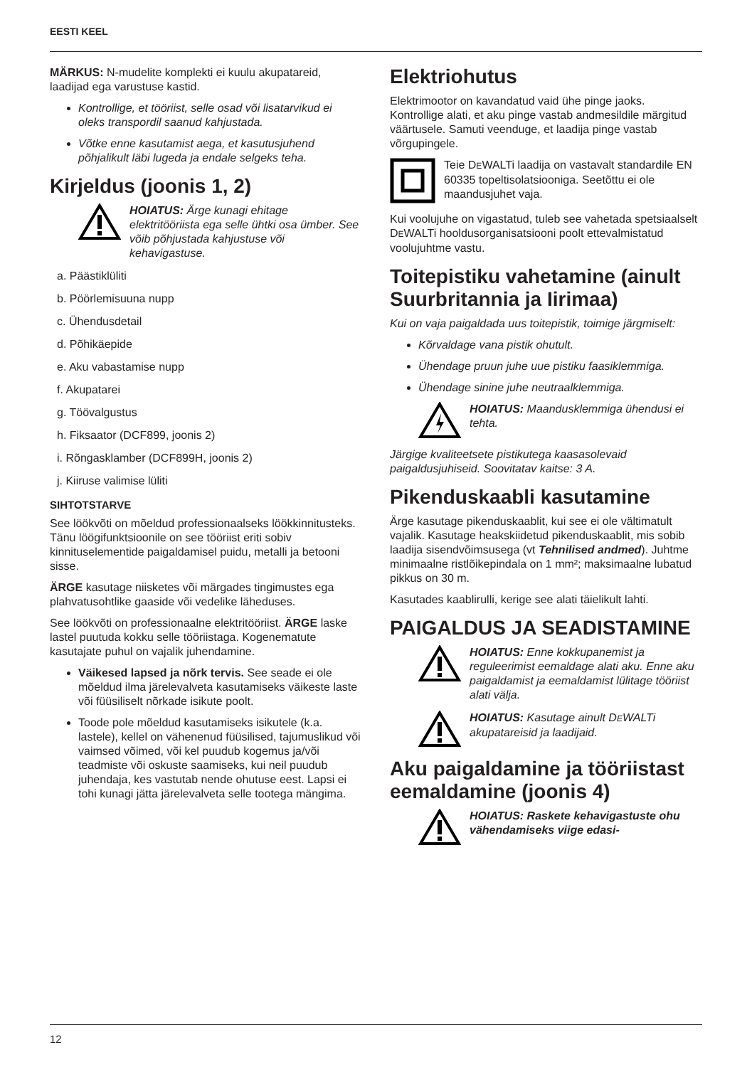EESTI KEEL
MÄRKUS: N-mudelite komplekti ei kuulu akupatareid, laadijad ega varustuse kastid.
Kontrollige, et tööriist, selle osad või lisatarvikud ei oleks transpordil saanud kahjustada.
Võtke enne kasutamist aega, et kasutusjuhend põhjalikult läbi lugeda ja endale selgeks teha.
Kirjeldus (joonis 1, 2)
HOIATUS: Ärge kunagi ehitage elektritööriista ega selle ühtki osa ümber. See võib põhjustada kahjustuse või kehavigastuse.
a. Päästiklüliti
b. Pöörlemisuuna nupp
c. Ühendusdetail
d. Põhikäepide
e. Aku vabastamise nupp
f. Akupatarei
g. Töövalgustus
h. Fiksaator (DCF899, joonis 2)
i. Rõngasklamber (DCF899H, joonis 2)
j. Kiiruse valimise lüliti
SIHTOTSTARVE
See löökvõti on mõeldud professionaalseks löökkinnitusteks. Tänu löögifunktsioonile on see tööriist eriti sobiv kinnituselementide paigaldamisel puidu, metalli ja betooni sisse.
ÄRGE kasutage niisketes või märgades tingimustes ega plahvatusohtlike gaaside või vedelike läheduses.
See löökvõti on professionaalne elektritööriist. ÄRGE laske lastel puutuda kokku selle tööriistaga. Kogenematute kasutajate puhul on vajalik juhendamine.
Väikesed lapsed ja nõrk tervis. See seade ei ole mõeldud ilma järelevalveta kasutamiseks väikeste laste või füüsiliselt nõrkade isikute poolt.
Toode pole mõeldud kasutamiseks isikutele (k.a. lastele), kellel on vähenenud füüsilised, tajumuslikud või vaimsed võimed, või kel puudub kogemus ja/või teadmiste või oskuste saamiseks, kui neil puudub juhendaja, kes vastutab nende ohutuse eest. Lapsi ei tohi kunagi jätta järelevalveta selle tootega mängima.
Elektriohutus
Elektrimootor on kavandatud vaid ühe pinge jaoks. Kontrollige alati, et aku pinge vastab andmesildile märgitud väärtusele. Samuti veenduge, et laadija pinge vastab võrgupingele.
Teie DEWALTi laadija on vastavalt standardile EN 60335 topeltisolatsiooniga. Seetõttu ei ole maandusjuhet vaja.
Kui voolujuhe on vigastatud, tuleb see vahetada spetsiaalselt DEWALTi hooldusorganisatsiooni poolt ettevalmistatud voolujuhtme vastu.
Toitepistiku vahetamine (ainult Suurbritannia ja Iirimaa)
Kui on vaja paigaldada uus toitepistik, toimige järgmiselt:
Kõrvaldage vana pistik ohutult.
Ühendage pruun juhe uue pistiku faasiklemmiga.
Ühendage sinine juhe neutraalklemmiga.
HOIATUS: Maandusklemmiga ühendusi ei tehta.
Järgige kvaliteetsete pistikutega kaasasolevaid paigaldusjuhiseid. Soovitatav kaitse: 3 A.
Pikenduskaabli kasutamine
Ärge kasutage pikenduskaablit, kui see ei ole vältimatult vajalik. Kasutage heakskiidetud pikenduskaablit, mis sobib laadija sisendvõimsusega (vt Tehnilised andmed). Juhtme minimaalne ristlõikepindala on 1 mm²; maksimaalne lubatud pikkus on 30 m.
Kasutades kaablirulli, kerige see alati täielikult lahti.
PAIGALDUS JA SEADISTAMI­NE
HOIATUS: Enne kokkupanemist ja reguleerimist eemaldage alati aku. Enne aku paigaldamist ja eemaldamist lülitage tööriist alati välja.
HOIATUS: Kasutage ainult DEWALTi akupatareisid ja laadijaid.
Aku paigaldamine ja tööriis­tast eemaldamine (joonis 4)
HOIATUS: Raskete kehavigastuste ohu vähendamiseks viige edasi-
12